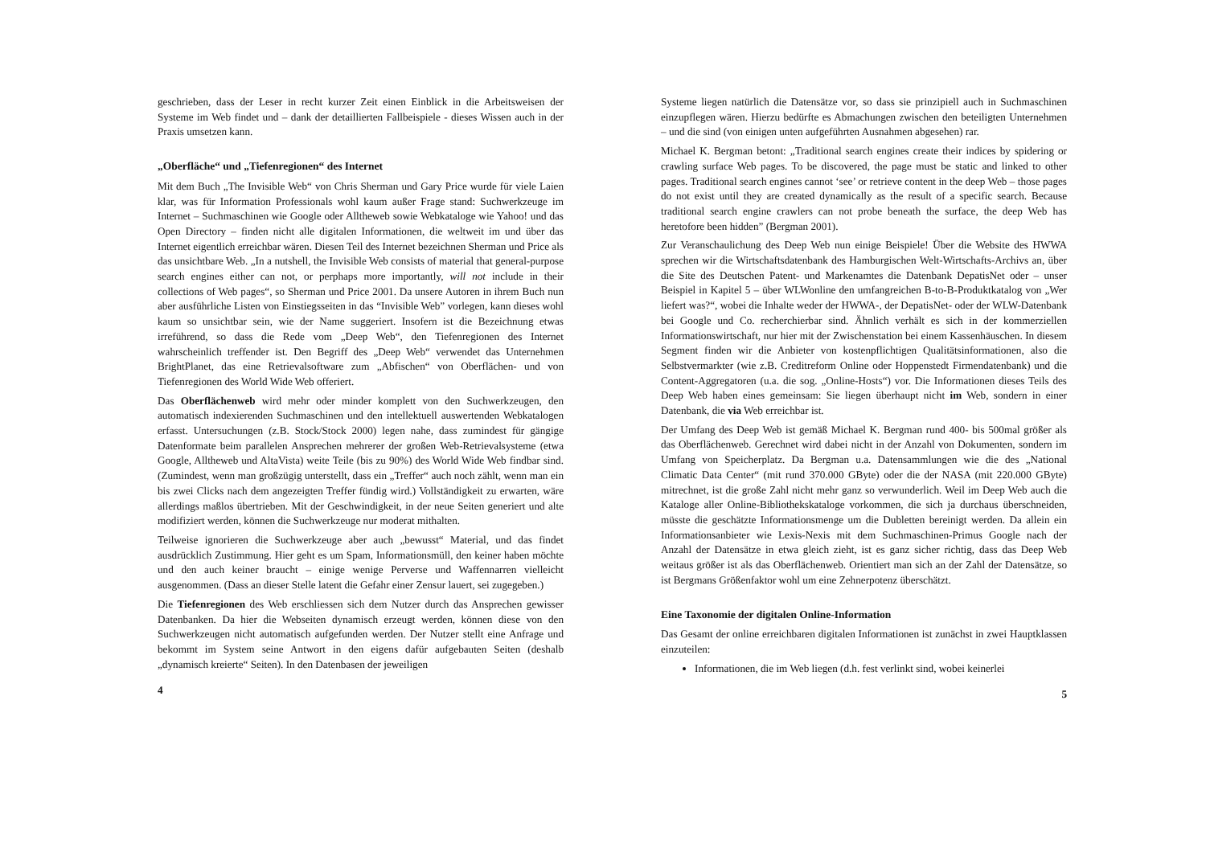geschrieben, dass der Leser in recht kurzer Zeit einen Einblick in die Arbeitsweisen der Systeme im Web findet und – dank der detaillierten Fallbeispiele - dieses Wissen auch in der Praxis umsetzen kann.
„Oberfläche“ und „Tiefenregionen“ des Internet
Mit dem Buch „The Invisible Web“ von Chris Sherman und Gary Price wurde für viele Laien klar, was für Information Professionals wohl kaum außer Frage stand: Suchwerkzeuge im Internet – Suchmaschinen wie Google oder Alltheweb sowie Webkataloge wie Yahoo! und das Open Directory – finden nicht alle digitalen Informationen, die weltweit im und über das Internet eigentlich erreichbar wären. Diesen Teil des Internet bezeichnen Sherman und Price als das unsichtbare Web. „In a nutshell, the Invisible Web consists of material that general-purpose search engines either can not, or perphaps more importantly, will not include in their collections of Web pages“, so Sherman und Price 2001. Da unsere Autoren in ihrem Buch nun aber ausführliche Listen von Einstiegsseiten in das “Invisible Web” vorlegen, kann dieses wohl kaum so unsichtbar sein, wie der Name suggeriert. Insofern ist die Bezeichnung etwas irreführend, so dass die Rede vom „Deep Web“, den Tiefenregionen des Internet wahrscheinlich treffender ist. Den Begriff des „Deep Web“ verwendet das Unternehmen BrightPlanet, das eine Retrievalsoftware zum „Abfischen“ von Oberflächen- und von Tiefenregionen des World Wide Web offeriert.
Das Oberflächenweb wird mehr oder minder komplett von den Suchwerkzeugen, den automatisch indexierenden Suchmaschinen und den intellektuell auswertenden Webkatalogen erfasst. Untersuchungen (z.B. Stock/Stock 2000) legen nahe, dass zumindest für gängige Datenformate beim parallelen Ansprechen mehrerer der großen Web-Retrievalsysteme (etwa Google, Alltheweb und AltaVista) weite Teile (bis zu 90%) des World Wide Web findbar sind. (Zumindest, wenn man großzügig unterstellt, dass ein „Treffer“ auch noch zählt, wenn man ein bis zwei Clicks nach dem angezeigten Treffer fündig wird.) Vollständigkeit zu erwarten, wäre allerdings maßlos übertrieben. Mit der Geschwindigkeit, in der neue Seiten generiert und alte modifiziert werden, können die Suchwerkzeuge nur moderat mithalten.
Teilweise ignorieren die Suchwerkzeuge aber auch „bewusst“ Material, und das findet ausdrücklich Zustimmung. Hier geht es um Spam, Informationsmüll, den keiner haben möchte und den auch keiner braucht – einige wenige Perverse und Waffennarren vielleicht ausgenommen. (Dass an dieser Stelle latent die Gefahr einer Zensur lauert, sei zugegeben.)
Die Tiefenregionen des Web erschliessen sich dem Nutzer durch das Ansprechen gewisser Datenbanken. Da hier die Webseiten dynamisch erzeugt werden, können diese von den Suchwerkzeugen nicht automatisch aufgefunden werden. Der Nutzer stellt eine Anfrage und bekommt im System seine Antwort in den eigens dafür aufgebauten Seiten (deshalb „dynamisch kreierte“ Seiten). In den Datenbasen der jeweiligen
4
Systeme liegen natürlich die Datensätze vor, so dass sie prinzipiell auch in Suchmaschinen einzupflegen wären. Hierzu bedürfte es Abmachungen zwischen den beteiligten Unternehmen – und die sind (von einigen unten aufgeführten Ausnahmen abgesehen) rar.
Michael K. Bergman betont: „Traditional search engines create their indices by spidering or crawling surface Web pages. To be discovered, the page must be static and linked to other pages. Traditional search engines cannot ‘see’ or retrieve content in the deep Web – those pages do not exist until they are created dynamically as the result of a specific search. Because traditional search engine crawlers can not probe beneath the surface, the deep Web has heretofore been hidden” (Bergman 2001).
Zur Veranschaulichung des Deep Web nun einige Beispiele! Über die Website des HWWA sprechen wir die Wirtschaftsdatenbank des Hamburgischen Welt-Wirtschafts-Archivs an, über die Site des Deutschen Patent- und Markenamtes die Datenbank DepatisNet oder – unser Beispiel in Kapitel 5 – über WLWonline den umfangreichen B-to-B-Produktkatalog von „Wer liefert was?“, wobei die Inhalte weder der HWWA-, der DepatisNet- oder der WLW-Datenbank bei Google und Co. recherchierbar sind. Ähnlich verhält es sich in der kommerziellen Informationswirtschaft, nur hier mit der Zwischenstation bei einem Kassenhäuschen. In diesem Segment finden wir die Anbieter von kostenpflichtigen Qualitätsinformationen, also die Selbstvermarkter (wie z.B. Creditreform Online oder Hoppenstedt Firmendatenbank) und die Content-Aggregatoren (u.a. die sog. „Online-Hosts“) vor. Die Informationen dieses Teils des Deep Web haben eines gemeinsam: Sie liegen überhaupt nicht im Web, sondern in einer Datenbank, die via Web erreichbar ist.
Der Umfang des Deep Web ist gemäß Michael K. Bergman rund 400- bis 500mal größer als das Oberflächenweb. Gerechnet wird dabei nicht in der Anzahl von Dokumenten, sondern im Umfang von Speicherplatz. Da Bergman u.a. Datensammlungen wie die des „National Climatic Data Center“ (mit rund 370.000 GByte) oder die der NASA (mit 220.000 GByte) mitrechnet, ist die große Zahl nicht mehr ganz so verwunderlich. Weil im Deep Web auch die Kataloge aller Online-Bibliothekskataloge vorkommen, die sich ja durchaus überschneiden, müsste die geschätzte Informationsmenge um die Dubletten bereinigt werden. Da allein ein Informationsanbieter wie Lexis-Nexis mit dem Suchmaschinen-Primus Google nach der Anzahl der Datensätze in etwa gleich zieht, ist es ganz sicher richtig, dass das Deep Web weitaus größer ist als das Oberflächenweb. Orientiert man sich an der Zahl der Datensätze, so ist Bergmans Größenfaktor wohl um eine Zehnerpotenz überschätzt.
Eine Taxonomie der digitalen Online-Information
Das Gesamt der online erreichbaren digitalen Informationen ist zunächst in zwei Hauptklassen einzuteilen:
Informationen, die im Web liegen (d.h. fest verlinkt sind, wobei keinerlei
5